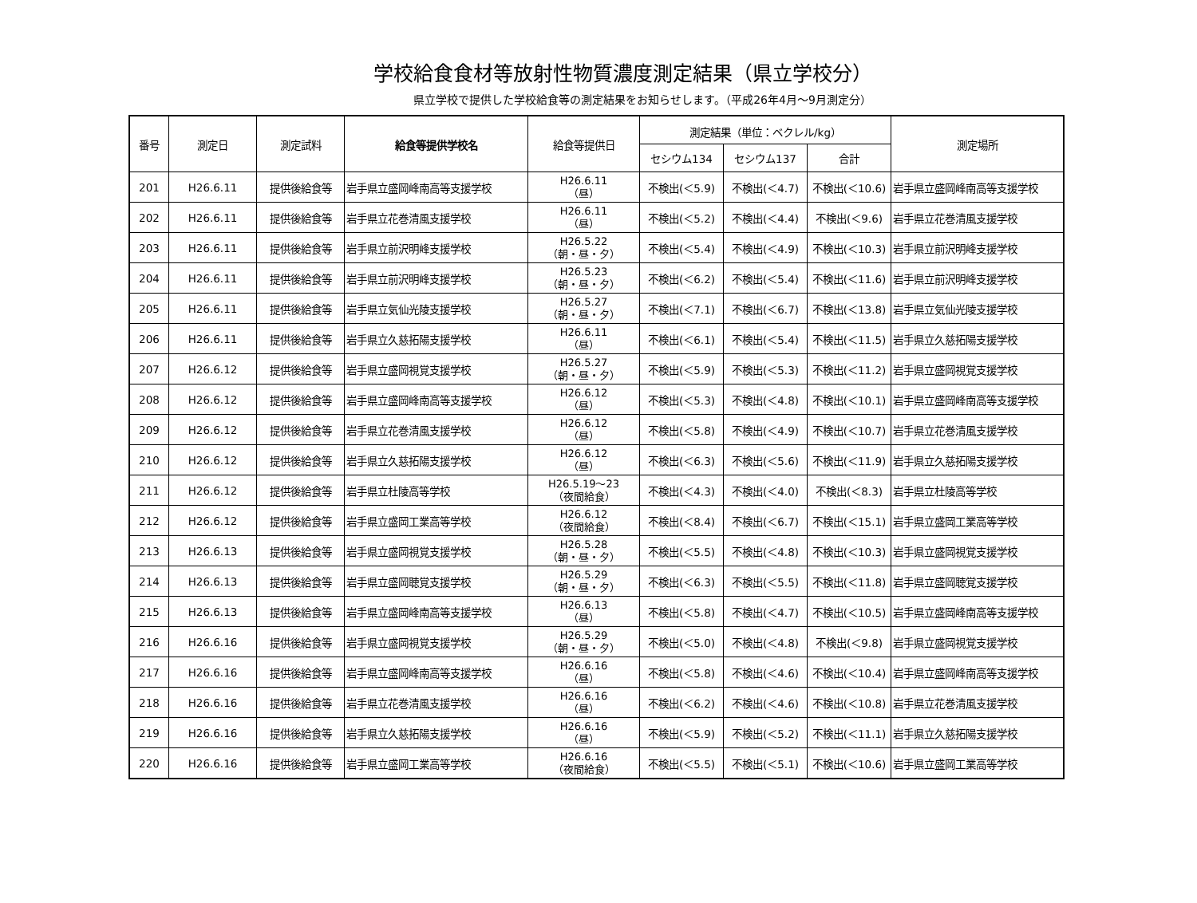学校給食食材等放射性物質濃度測定結果（県立学校分）
県立学校で提供した学校給食等の測定結果をお知らせします。（平成26年4月～9月測定分）
| 番号 | 測定日 | 測定試料 | 給食等提供学校名 | 給食等提供日 | 測定結果（単位：ベクレル/kg） | | | 測定場所 |
| --- | --- | --- | --- | --- | --- | --- | --- | --- |
| | | | | | セシウム134 | セシウム137 | 合計 | |
| 201 | H26.6.11 | 提供後給食等 | 岩手県立盛岡峰南高等支援学校 | H26.6.11 （昼） | 不検出(＜5.9) | 不検出(＜4.7) | 不検出(＜10.6) | 岩手県立盛岡峰南高等支援学校 |
| 202 | H26.6.11 | 提供後給食等 | 岩手県立花巻清風支援学校 | H26.6.11 （昼） | 不検出(＜5.2) | 不検出(＜4.4) | 不検出(＜9.6) | 岩手県立花巻清風支援学校 |
| 203 | H26.6.11 | 提供後給食等 | 岩手県立前沢明峰支援学校 | H26.5.22 （朝・昼・夕） | 不検出(＜5.4) | 不検出(＜4.9) | 不検出(＜10.3) | 岩手県立前沢明峰支援学校 |
| 204 | H26.6.11 | 提供後給食等 | 岩手県立前沢明峰支援学校 | H26.5.23 （朝・昼・夕） | 不検出(＜6.2) | 不検出(＜5.4) | 不検出(＜11.6) | 岩手県立前沢明峰支援学校 |
| 205 | H26.6.11 | 提供後給食等 | 岩手県立気仙光陵支援学校 | H26.5.27 （朝・昼・夕） | 不検出(＜7.1) | 不検出(＜6.7) | 不検出(＜13.8) | 岩手県立気仙光陵支援学校 |
| 206 | H26.6.11 | 提供後給食等 | 岩手県立久慈拓陽支援学校 | H26.6.11 （昼） | 不検出(＜6.1) | 不検出(＜5.4) | 不検出(＜11.5) | 岩手県立久慈拓陽支援学校 |
| 207 | H26.6.12 | 提供後給食等 | 岩手県立盛岡視覚支援学校 | H26.5.27 （朝・昼・夕） | 不検出(＜5.9) | 不検出(＜5.3) | 不検出(＜11.2) | 岩手県立盛岡視覚支援学校 |
| 208 | H26.6.12 | 提供後給食等 | 岩手県立盛岡峰南高等支援学校 | H26.6.12 （昼） | 不検出(＜5.3) | 不検出(＜4.8) | 不検出(＜10.1) | 岩手県立盛岡峰南高等支援学校 |
| 209 | H26.6.12 | 提供後給食等 | 岩手県立花巻清風支援学校 | H26.6.12 （昼） | 不検出(＜5.8) | 不検出(＜4.9) | 不検出(＜10.7) | 岩手県立花巻清風支援学校 |
| 210 | H26.6.12 | 提供後給食等 | 岩手県立久慈拓陽支援学校 | H26.6.12 （昼） | 不検出(＜6.3) | 不検出(＜5.6) | 不検出(＜11.9) | 岩手県立久慈拓陽支援学校 |
| 211 | H26.6.12 | 提供後給食等 | 岩手県立杜陵高等学校 | H26.5.19～23 （夜間給食） | 不検出(＜4.3) | 不検出(＜4.0) | 不検出(＜8.3) | 岩手県立杜陵高等学校 |
| 212 | H26.6.12 | 提供後給食等 | 岩手県立盛岡工業高等学校 | H26.6.12 （夜間給食） | 不検出(＜8.4) | 不検出(＜6.7) | 不検出(＜15.1) | 岩手県立盛岡工業高等学校 |
| 213 | H26.6.13 | 提供後給食等 | 岩手県立盛岡視覚支援学校 | H26.5.28 （朝・昼・夕） | 不検出(＜5.5) | 不検出(＜4.8) | 不検出(＜10.3) | 岩手県立盛岡視覚支援学校 |
| 214 | H26.6.13 | 提供後給食等 | 岩手県立盛岡聴覚支援学校 | H26.5.29 （朝・昼・夕） | 不検出(＜6.3) | 不検出(＜5.5) | 不検出(＜11.8) | 岩手県立盛岡聴覚支援学校 |
| 215 | H26.6.13 | 提供後給食等 | 岩手県立盛岡峰南高等支援学校 | H26.6.13 （昼） | 不検出(＜5.8) | 不検出(＜4.7) | 不検出(＜10.5) | 岩手県立盛岡峰南高等支援学校 |
| 216 | H26.6.16 | 提供後給食等 | 岩手県立盛岡視覚支援学校 | H26.5.29 （朝・昼・夕） | 不検出(＜5.0) | 不検出(＜4.8) | 不検出(＜9.8) | 岩手県立盛岡視覚支援学校 |
| 217 | H26.6.16 | 提供後給食等 | 岩手県立盛岡峰南高等支援学校 | H26.6.16 （昼） | 不検出(＜5.8) | 不検出(＜4.6) | 不検出(＜10.4) | 岩手県立盛岡峰南高等支援学校 |
| 218 | H26.6.16 | 提供後給食等 | 岩手県立花巻清風支援学校 | H26.6.16 （昼） | 不検出(＜6.2) | 不検出(＜4.6) | 不検出(＜10.8) | 岩手県立花巻清風支援学校 |
| 219 | H26.6.16 | 提供後給食等 | 岩手県立久慈拓陽支援学校 | H26.6.16 （昼） | 不検出(＜5.9) | 不検出(＜5.2) | 不検出(＜11.1) | 岩手県立久慈拓陽支援学校 |
| 220 | H26.6.16 | 提供後給食等 | 岩手県立盛岡工業高等学校 | H26.6.16 （夜間給食） | 不検出(＜5.5) | 不検出(＜5.1) | 不検出(＜10.6) | 岩手県立盛岡工業高等学校 |